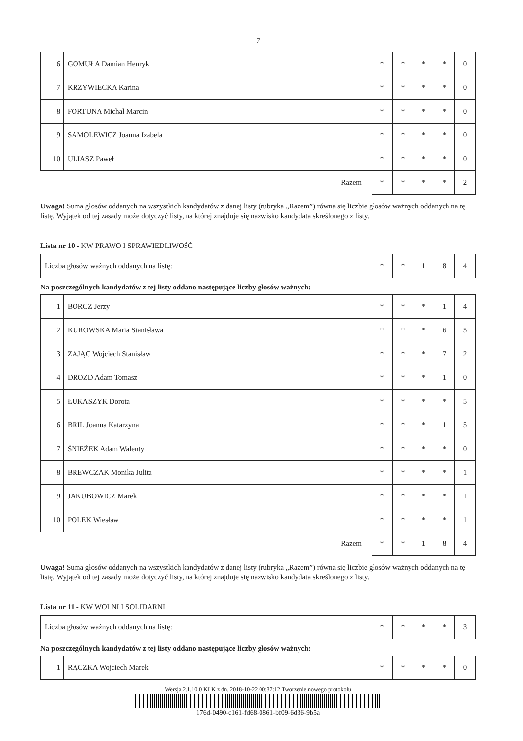- 7 -
| 6 | GOMUŁA Damian Henryk | * | * | * | * | 0 |
| 7 | KRZYWIECKA Karina | * | * | * | * | 0 |
| 8 | FORTUNA Michał Marcin | * | * | * | * | 0 |
| 9 | SAMOLEWICZ Joanna Izabela | * | * | * | * | 0 |
| 10 | ULIASZ Paweł | * | * | * | * | 0 |
| Razem | | * | * | * | * | 2 |
Uwaga! Suma głosów oddanych na wszystkich kandydatów z danej listy (rubryka „Razem”) równa się liczbie głosów ważnych oddanych na tę listę. Wyjątek od tej zasady może dotyczyć listy, na której znajduje się nazwisko kandydata skreślonego z listy.
Lista nr 10 - KW PRAWO I SPRAWIEDLIWOŚĆ
| Liczba głosów ważnych oddanych na listę: | * | * | 1 | 8 | 4 |
Na poszczególnych kandydatów z tej listy oddano następujące liczby głosów ważnych:
| 1 | BORCZ Jerzy | * | * | * | 1 | 4 |
| 2 | KUROWSKA Maria Stanisława | * | * | * | 6 | 5 |
| 3 | ZAJĄC Wojciech Stanisław | * | * | * | 7 | 2 |
| 4 | DROZD Adam Tomasz | * | * | * | 1 | 0 |
| 5 | ŁUKASZYK Dorota | * | * | * | * | 5 |
| 6 | BRIL Joanna Katarzyna | * | * | * | 1 | 5 |
| 7 | ŚNIEŻEK Adam Walenty | * | * | * | * | 0 |
| 8 | BREWCZAK Monika Julita | * | * | * | * | 1 |
| 9 | JAKUBOWICZ Marek | * | * | * | * | 1 |
| 10 | POLEK Wiesław | * | * | * | * | 1 |
| Razem | | * | * | 1 | 8 | 4 |
Uwaga! Suma głosów oddanych na wszystkich kandydatów z danej listy (rubryka „Razem”) równa się liczbie głosów ważnych oddanych na tę listę. Wyjątek od tej zasady może dotyczyć listy, na której znajduje się nazwisko kandydata skreślonego z listy.
Lista nr 11 - KW WOLNI I SOLIDARNI
| Liczba głosów ważnych oddanych na listę: | * | * | * | * | 3 |
Na poszczególnych kandydatów z tej listy oddano następujące liczby głosów ważnych:
| 1 | RĄCZKA Wojciech Marek | * | * | * | * | 0 |
Wersja 2.1.10.0 KLK z dn. 2018-10-22 00:37:12 Tworzenie nowego protokołu
176d-0490-c161-fd68-0861-bf09-6d36-9b5a